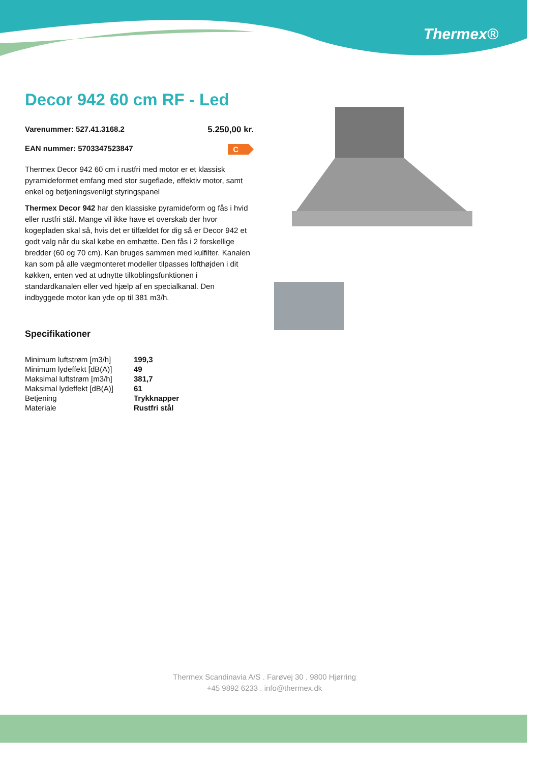Thermex®
Decor 942 60 cm RF - Led
Varenummer: 527.41.3168.2 5.250,00 kr.
EAN nummer: 5703347523847 C
Thermex Decor 942 60 cm i rustfri med motor er et klassisk pyramideformet emfang med stor sugeflade, effektiv motor, samt enkel og betjeningsvenligt styringspanel
Thermex Decor 942 har den klassiske pyramideform og fås i hvid eller rustfri stål. Mange vil ikke have et overskab der hvor kogepladen skal så, hvis det er tilfældet for dig så er Decor 942 et godt valg når du skal købe en emhætte. Den fås i 2 forskellige bredder (60 og 70 cm). Kan bruges sammen med kulfilter. Kanalen kan som på alle vægmonteret modeller tilpasses lofthøjden i dit køkken, enten ved at udnytte tilkoblingsfunktionen i standardkanalen eller ved hjælp af en specialkanal. Den indbyggede motor kan yde op til 381 m3/h.
Specifikationer
| Minimum luftstrøm [m3/h] | 199,3 |
| Minimum lydeffekt [dB(A)] | 49 |
| Maksimal luftstrøm [m3/h] | 381,7 |
| Maksimal lydeffekt [dB(A)] | 61 |
| Betjening | Trykknapper |
| Materiale | Rustfri stål |
Thermex Scandinavia A/S . Farøvej 30 . 9800 Hjørring
+45 9892 6233 . info@thermex.dk